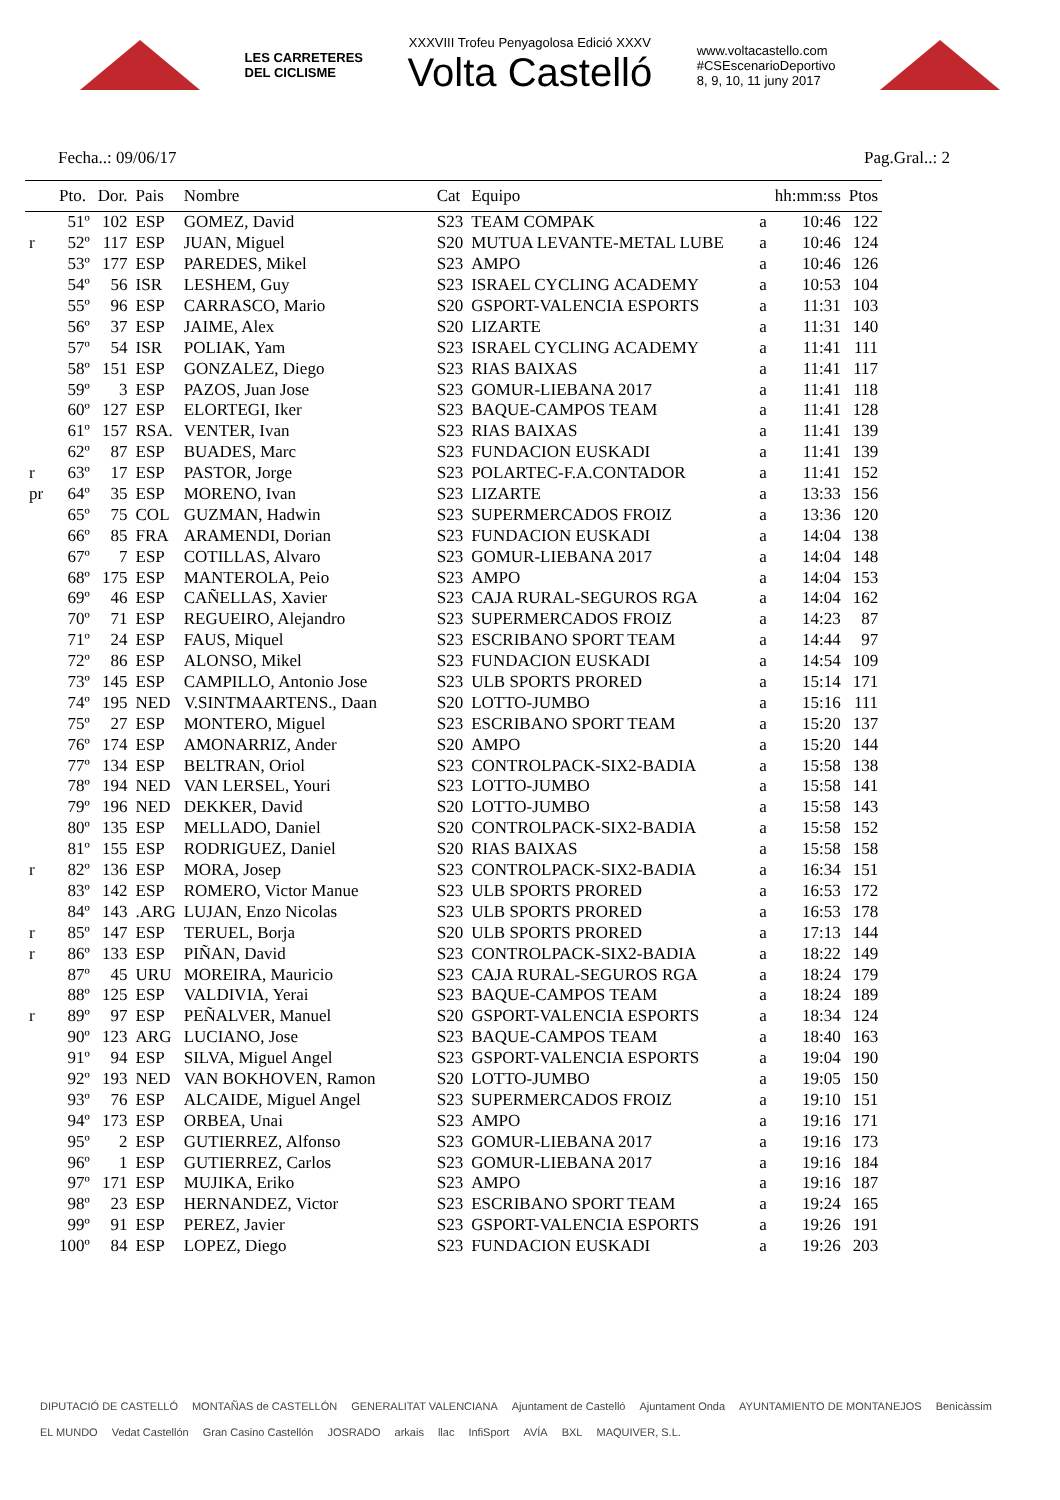LES CARRETERES
DEL CICLISME
XXXVIII Trofeu Penyagolosa Edició XXXV
Volta Castelló
www.voltacastello.com
#CSEscenarioDeportivo
8, 9, 10, 11 juny 2017
Fecha..: 09/06/17 Pag.Gral..: 2
| | Pto. | Dor. | Pais | Nombre | Cat | Equipo | | hh:mm:ss | Ptos |
| --- | --- | --- | --- | --- | --- | --- | --- | --- | --- |
| | 51º | 102 | ESP | GOMEZ, David | S23 | TEAM COMPAK | a | 10:46 | 122 |
| r | 52º | 117 | ESP | JUAN, Miguel | S20 | MUTUA LEVANTE-METAL LUBE | a | 10:46 | 124 |
| | 53º | 177 | ESP | PAREDES, Mikel | S23 | AMPO | a | 10:46 | 126 |
| | 54º | 56 | ISR | LESHEM, Guy | S23 | ISRAEL CYCLING ACADEMY | a | 10:53 | 104 |
| | 55º | 96 | ESP | CARRASCO, Mario | S20 | GSPORT-VALENCIA ESPORTS | a | 11:31 | 103 |
| | 56º | 37 | ESP | JAIME, Alex | S20 | LIZARTE | a | 11:31 | 140 |
| | 57º | 54 | ISR | POLIAK, Yam | S23 | ISRAEL CYCLING ACADEMY | a | 11:41 | 111 |
| | 58º | 151 | ESP | GONZALEZ, Diego | S23 | RIAS BAIXAS | a | 11:41 | 117 |
| | 59º | 3 | ESP | PAZOS, Juan Jose | S23 | GOMUR-LIEBANA 2017 | a | 11:41 | 118 |
| | 60º | 127 | ESP | ELORTEGI, Iker | S23 | BAQUE-CAMPOS TEAM | a | 11:41 | 128 |
| | 61º | 157 | RSA. | VENTER, Ivan | S23 | RIAS BAIXAS | a | 11:41 | 139 |
| | 62º | 87 | ESP | BUADES, Marc | S23 | FUNDACION EUSKADI | a | 11:41 | 139 |
| r | 63º | 17 | ESP | PASTOR, Jorge | S23 | POLARTEC-F.A.CONTADOR | a | 11:41 | 152 |
| pr | 64º | 35 | ESP | MORENO, Ivan | S23 | LIZARTE | a | 13:33 | 156 |
| | 65º | 75 | COL | GUZMAN, Hadwin | S23 | SUPERMERCADOS FROIZ | a | 13:36 | 120 |
| | 66º | 85 | FRA | ARAMENDI, Dorian | S23 | FUNDACION EUSKADI | a | 14:04 | 138 |
| | 67º | 7 | ESP | COTILLAS, Alvaro | S23 | GOMUR-LIEBANA 2017 | a | 14:04 | 148 |
| | 68º | 175 | ESP | MANTEROLA, Peio | S23 | AMPO | a | 14:04 | 153 |
| | 69º | 46 | ESP | CAÑELLAS, Xavier | S23 | CAJA RURAL-SEGUROS RGA | a | 14:04 | 162 |
| | 70º | 71 | ESP | REGUEIRO, Alejandro | S23 | SUPERMERCADOS FROIZ | a | 14:23 | 87 |
| | 71º | 24 | ESP | FAUS, Miquel | S23 | ESCRIBANO SPORT TEAM | a | 14:44 | 97 |
| | 72º | 86 | ESP | ALONSO, Mikel | S23 | FUNDACION EUSKADI | a | 14:54 | 109 |
| | 73º | 145 | ESP | CAMPILLO, Antonio Jose | S23 | ULB SPORTS PRORED | a | 15:14 | 171 |
| | 74º | 195 | NED | V.SINTMAARTENS., Daan | S20 | LOTTO-JUMBO | a | 15:16 | 111 |
| | 75º | 27 | ESP | MONTERO, Miguel | S23 | ESCRIBANO SPORT TEAM | a | 15:20 | 137 |
| | 76º | 174 | ESP | AMONARRIZ, Ander | S20 | AMPO | a | 15:20 | 144 |
| | 77º | 134 | ESP | BELTRAN, Oriol | S23 | CONTROLPACK-SIX2-BADIA | a | 15:58 | 138 |
| | 78º | 194 | NED | VAN LERSEL, Youri | S23 | LOTTO-JUMBO | a | 15:58 | 141 |
| | 79º | 196 | NED | DEKKER, David | S20 | LOTTO-JUMBO | a | 15:58 | 143 |
| | 80º | 135 | ESP | MELLADO, Daniel | S20 | CONTROLPACK-SIX2-BADIA | a | 15:58 | 152 |
| | 81º | 155 | ESP | RODRIGUEZ, Daniel | S20 | RIAS BAIXAS | a | 15:58 | 158 |
| r | 82º | 136 | ESP | MORA, Josep | S23 | CONTROLPACK-SIX2-BADIA | a | 16:34 | 151 |
| | 83º | 142 | ESP | ROMERO, Victor Manue | S23 | ULB SPORTS PRORED | a | 16:53 | 172 |
| | 84º | 143 | .ARG | LUJAN, Enzo Nicolas | S23 | ULB SPORTS PRORED | a | 16:53 | 178 |
| r | 85º | 147 | ESP | TERUEL, Borja | S20 | ULB SPORTS PRORED | a | 17:13 | 144 |
| r | 86º | 133 | ESP | PIÑAN, David | S23 | CONTROLPACK-SIX2-BADIA | a | 18:22 | 149 |
| | 87º | 45 | URU | MOREIRA, Mauricio | S23 | CAJA RURAL-SEGUROS RGA | a | 18:24 | 179 |
| | 88º | 125 | ESP | VALDIVIA, Yerai | S23 | BAQUE-CAMPOS TEAM | a | 18:24 | 189 |
| r | 89º | 97 | ESP | PEÑALVER, Manuel | S20 | GSPORT-VALENCIA ESPORTS | a | 18:34 | 124 |
| | 90º | 123 | ARG | LUCIANO, Jose | S23 | BAQUE-CAMPOS TEAM | a | 18:40 | 163 |
| | 91º | 94 | ESP | SILVA, Miguel Angel | S23 | GSPORT-VALENCIA ESPORTS | a | 19:04 | 190 |
| | 92º | 193 | NED | VAN BOKHOVEN, Ramon | S20 | LOTTO-JUMBO | a | 19:05 | 150 |
| | 93º | 76 | ESP | ALCAIDE, Miguel Angel | S23 | SUPERMERCADOS FROIZ | a | 19:10 | 151 |
| | 94º | 173 | ESP | ORBEA, Unai | S23 | AMPO | a | 19:16 | 171 |
| | 95º | 2 | ESP | GUTIERREZ, Alfonso | S23 | GOMUR-LIEBANA 2017 | a | 19:16 | 173 |
| | 96º | 1 | ESP | GUTIERREZ, Carlos | S23 | GOMUR-LIEBANA 2017 | a | 19:16 | 184 |
| | 97º | 171 | ESP | MUJIKA, Eriko | S23 | AMPO | a | 19:16 | 187 |
| | 98º | 23 | ESP | HERNANDEZ, Victor | S23 | ESCRIBANO SPORT TEAM | a | 19:24 | 165 |
| | 99º | 91 | ESP | PEREZ, Javier | S23 | GSPORT-VALENCIA ESPORTS | a | 19:26 | 191 |
| | 100º | 84 | ESP | LOPEZ, Diego | S23 | FUNDACION EUSKADI | a | 19:26 | 203 |
DIPUTACIÓ DE CASTELLÓ MONTAÑAS de CASTELLÓN GENERALITAT VALENCIANA Ajuntament de Castelló Ajuntament Onda AYUNTAMIENTO DE MONTANEJOS Benicàssim EL MUNDO Vedat Castellón Gran Casino Castellón JOSRADO arkais llac InfiSport AVÍA BXL MAQUIVER, S.L.